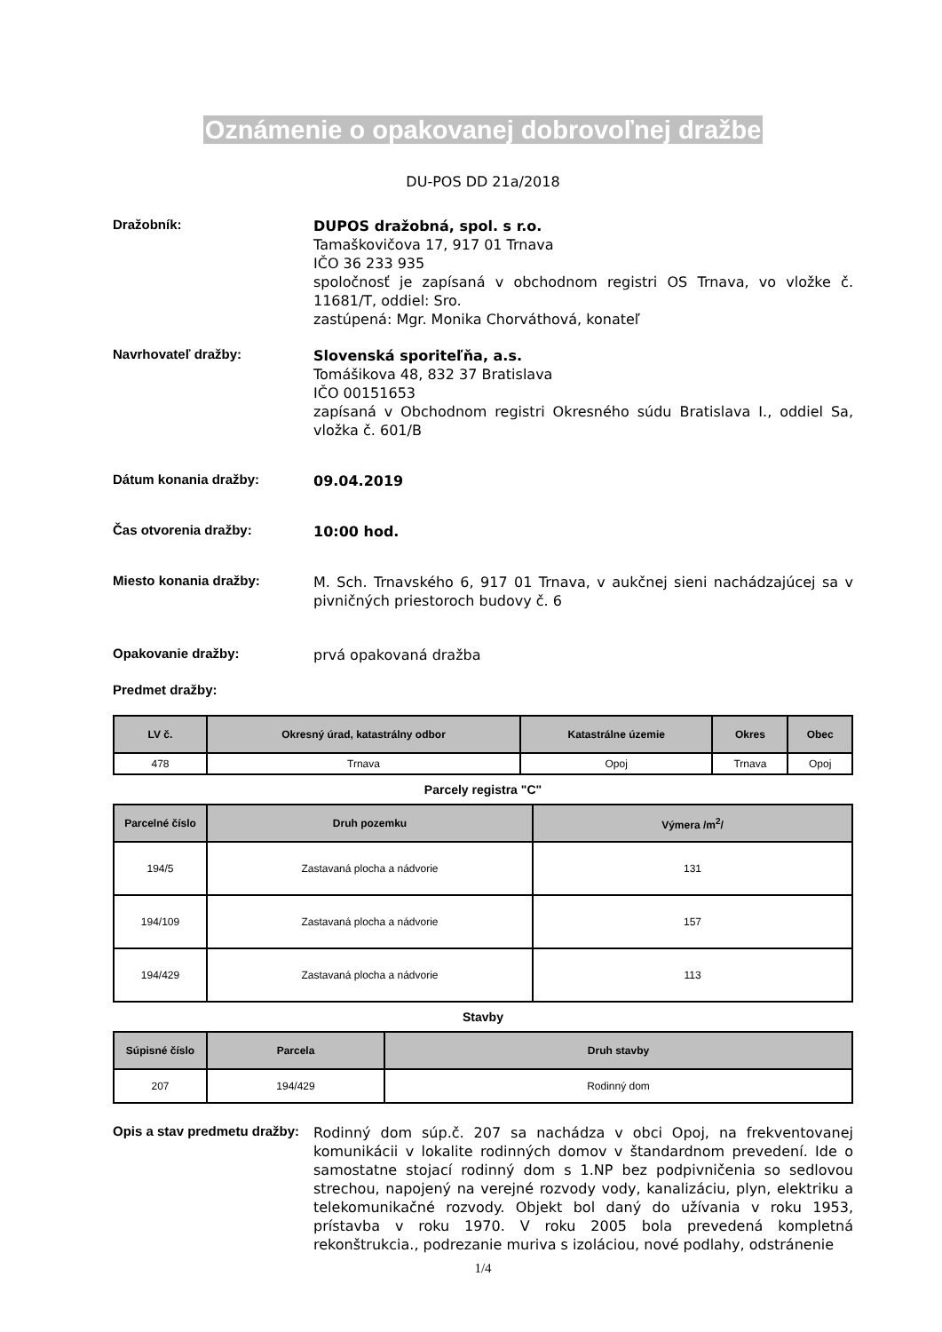Oznámenie o opakovanej dobrovoľnej dražbe
DU-POS DD 21a/2018
Dražobník: DUPOS dražobná, spol. s r.o.
Tamaškovičova 17, 917 01 Trnava
IČO 36 233 935
spoločnosť je zapísaná v obchodnom registri OS Trnava, vo vložke č. 11681/T, oddiel: Sro.
zastúpená: Mgr. Monika Chorváthová, konateľ
Navrhovateľ dražby: Slovenská sporiteľňa, a.s.
Tomášikova 48, 832 37 Bratislava
IČO 00151653
zapísaná v Obchodnom registri Okresného súdu Bratislava I., oddiel Sa, vložka č. 601/B
Dátum konania dražby: 09.04.2019
Čas otvorenia dražby: 10:00 hod.
Miesto konania dražby: M. Sch. Trnavského 6, 917 01 Trnava, v aukčnej sieni nachádzajúcej sa v pivničných priestoroch budovy č. 6
Opakovanie dražby: prvá opakovaná dražba
Predmet dražby:
| LV č. | Okresný úrad, katastrálny odbor | Katastrálne územie | Okres | Obec |
| --- | --- | --- | --- | --- |
| 478 | Trnava | Opoj | Trnava | Opoj |
Parcely registra "C"
| Parcelné číslo | Druh pozemku | Výmera /m<sup>2</sup>/ |
| --- | --- | --- |
| 194/5 | Zastavaná plocha a nádvorie | 131 |
| 194/109 | Zastavaná plocha a nádvorie | 157 |
| 194/429 | Zastavaná plocha a nádvorie | 113 |
Stavby
| Súpisné číslo | Parcela | Druh stavby |
| --- | --- | --- |
| 207 | 194/429 | Rodinný dom |
Opis a stav predmetu dražby:
Rodinný dom súp.č. 207 sa nachádza v obci Opoj, na frekventovanej komunikácii v lokalite rodinných domov v štandardnom prevedení. Ide o samostatne stojací rodinný dom s 1.NP bez podpivničenia so sedlovou strechou, napojený na verejné rozvody vody, kanalizáciu, plyn, elektriku a telekomunikačné rozvody. Objekt bol daný do užívania v roku 1953, prístavba v roku 1970. V roku 2005 bola prevedená kompletná rekonštrukcia., podrezanie muriva s izoláciou, nové podlahy, odstránenie
1/4